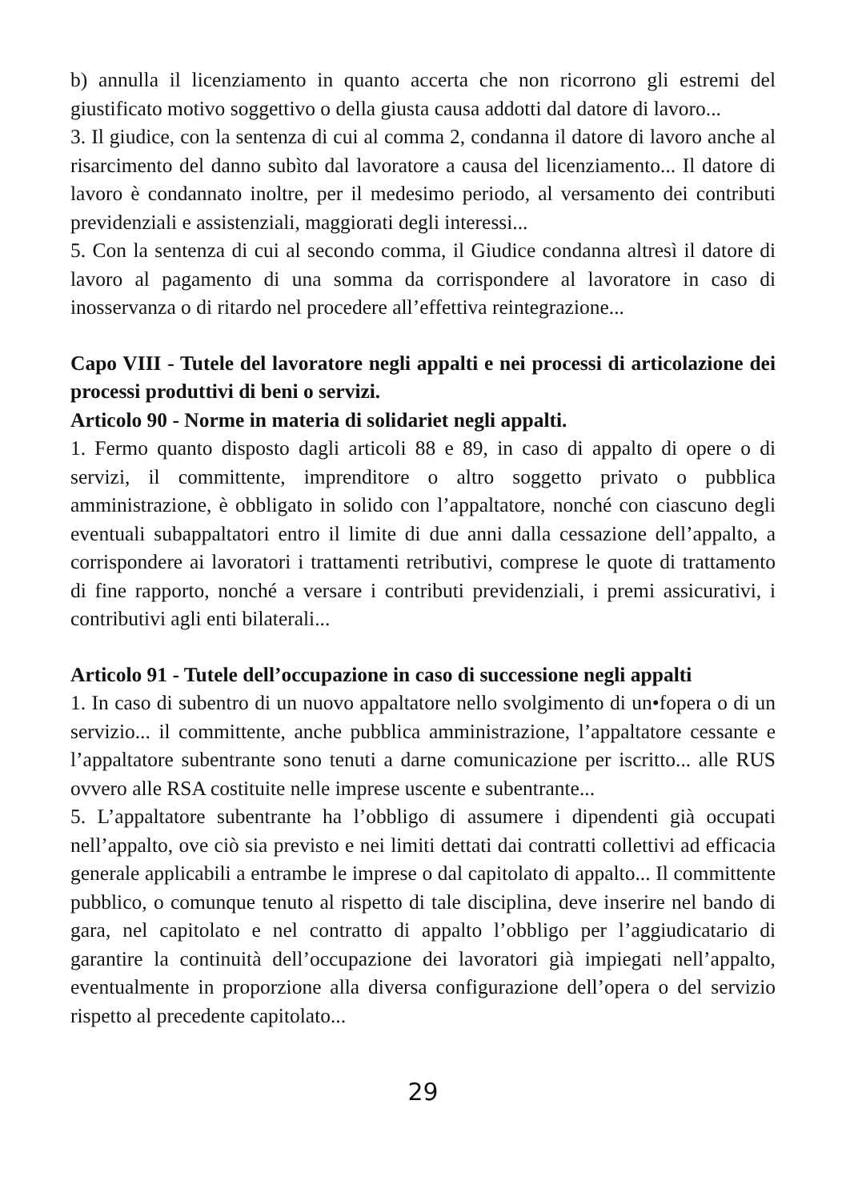b) annulla il licenziamento in quanto accerta che non ricorrono gli estremi del giustificato motivo soggettivo o della giusta causa addotti dal datore di lavoro...
3. Il giudice, con la sentenza di cui al comma 2, condanna il datore di lavoro anche al risarcimento del danno subìto dal lavoratore a causa del licenziamento... Il datore di lavoro è condannato inoltre, per il medesimo periodo, al versamento dei contributi previdenziali e assistenziali, maggiorati degli interessi...
5. Con la sentenza di cui al secondo comma, il Giudice condanna altresì il datore di lavoro al pagamento di una somma da corrispondere al lavoratore in caso di inosservanza o di ritardo nel procedere all’effettiva reintegrazione...
Capo VIII - Tutele del lavoratore negli appalti e nei processi di articolazione dei processi produttivi di beni o servizi.
Articolo 90 - Norme in materia di solidariet negli appalti.
1. Fermo quanto disposto dagli articoli 88 e 89, in caso di appalto di opere o di servizi, il committente, imprenditore o altro soggetto privato o pubblica amministrazione, è obbligato in solido con l’appaltatore, nonché con ciascuno degli eventuali subappaltatori entro il limite di due anni dalla cessazione dell’appalto, a corrispondere ai lavoratori i trattamenti retributivi, comprese le quote di trattamento di fine rapporto, nonché a versare i contributi previdenziali, i premi assicurativi, i contributivi agli enti bilaterali...
Articolo 91 - Tutele dell’occupazione in caso di successione negli appalti
1. In caso di subentro di un nuovo appaltatore nello svolgimento di un•fopera o di un servizio... il committente, anche pubblica amministrazione, l’appaltatore cessante e l’appaltatore subentrante sono tenuti a darne comunicazione per iscritto... alle RUS ovvero alle RSA costituite nelle imprese uscente e subentrante...
5. L’appaltatore subentrante ha l’obbligo di assumere i dipendenti già occupati nell’appalto, ove ciò sia previsto e nei limiti dettati dai contratti collettivi ad efficacia generale applicabili a entrambe le imprese o dal capitolato di appalto... Il committente pubblico, o comunque tenuto al rispetto di tale disciplina, deve inserire nel bando di gara, nel capitolato e nel contratto di appalto l’obbligo per l’aggiudicatario di garantire la continuità dell’occupazione dei lavoratori già impiegati nell’appalto, eventualmente in proporzione alla diversa configurazione dell’opera o del servizio rispetto al precedente capitolato...
29